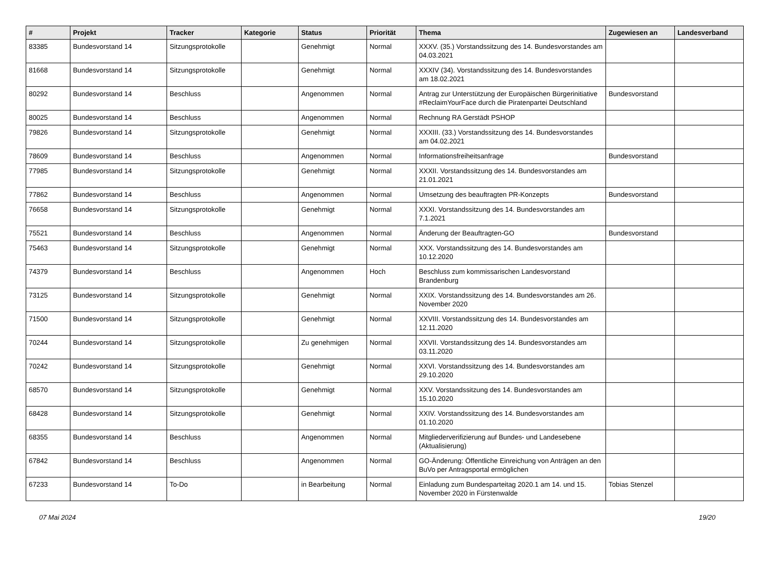| # | Projekt | Tracker | Kategorie | Status | Priorität | Thema | Zugewiesen an | Landesverband |
| --- | --- | --- | --- | --- | --- | --- | --- | --- |
| 83385 | Bundesvorstand 14 | Sitzungsprotokolle | | Genehmigt | Normal | XXXV. (35.) Vorstandssitzung des 14. Bundesvorstandes am 04.03.2021 | | |
| 81668 | Bundesvorstand 14 | Sitzungsprotokolle | | Genehmigt | Normal | XXXIV (34). Vorstandssitzung des 14. Bundesvorstandes am 18.02.2021 | | |
| 80292 | Bundesvorstand 14 | Beschluss | | Angenommen | Normal | Antrag zur Unterstützung der Europäischen Bürgerinitiative #ReclaimYourFace durch die Piratenpartei Deutschland | Bundesvorstand | |
| 80025 | Bundesvorstand 14 | Beschluss | | Angenommen | Normal | Rechnung RA Gerstädt PSHOP | | |
| 79826 | Bundesvorstand 14 | Sitzungsprotokolle | | Genehmigt | Normal | XXXIII. (33.) Vorstandssitzung des 14. Bundesvorstandes am 04.02.2021 | | |
| 78609 | Bundesvorstand 14 | Beschluss | | Angenommen | Normal | Informationsfreiheitsanfrage | Bundesvorstand | |
| 77985 | Bundesvorstand 14 | Sitzungsprotokolle | | Genehmigt | Normal | XXXII. Vorstandssitzung des 14. Bundesvorstandes am 21.01.2021 | | |
| 77862 | Bundesvorstand 14 | Beschluss | | Angenommen | Normal | Umsetzung des beauftragten PR-Konzepts | Bundesvorstand | |
| 76658 | Bundesvorstand 14 | Sitzungsprotokolle | | Genehmigt | Normal | XXXI. Vorstandssitzung des 14. Bundesvorstandes am 7.1.2021 | | |
| 75521 | Bundesvorstand 14 | Beschluss | | Angenommen | Normal | Änderung der Beauftragten-GO | Bundesvorstand | |
| 75463 | Bundesvorstand 14 | Sitzungsprotokolle | | Genehmigt | Normal | XXX. Vorstandssitzung des 14. Bundesvorstandes am 10.12.2020 | | |
| 74379 | Bundesvorstand 14 | Beschluss | | Angenommen | Hoch | Beschluss zum kommissarischen Landesvorstand Brandenburg | | |
| 73125 | Bundesvorstand 14 | Sitzungsprotokolle | | Genehmigt | Normal | XXIX. Vorstandssitzung des 14. Bundesvorstandes am 26. November 2020 | | |
| 71500 | Bundesvorstand 14 | Sitzungsprotokolle | | Genehmigt | Normal | XXVIII. Vorstandssitzung des 14. Bundesvorstandes am 12.11.2020 | | |
| 70244 | Bundesvorstand 14 | Sitzungsprotokolle | | Zu genehmigen | Normal | XXVII. Vorstandssitzung des 14. Bundesvorstandes am 03.11.2020 | | |
| 70242 | Bundesvorstand 14 | Sitzungsprotokolle | | Genehmigt | Normal | XXVI. Vorstandssitzung des 14. Bundesvorstandes am 29.10.2020 | | |
| 68570 | Bundesvorstand 14 | Sitzungsprotokolle | | Genehmigt | Normal | XXV. Vorstandssitzung des 14. Bundesvorstandes am 15.10.2020 | | |
| 68428 | Bundesvorstand 14 | Sitzungsprotokolle | | Genehmigt | Normal | XXIV. Vorstandssitzung des 14. Bundesvorstandes am 01.10.2020 | | |
| 68355 | Bundesvorstand 14 | Beschluss | | Angenommen | Normal | Mitgliederverifizierung auf Bundes- und Landesebene (Aktualisierung) | | |
| 67842 | Bundesvorstand 14 | Beschluss | | Angenommen | Normal | GO-Änderung: Öffentliche Einreichung von Anträgen an den BuVo per Antragsportal ermöglichen | | |
| 67233 | Bundesvorstand 14 | To-Do | | in Bearbeitung | Normal | Einladung zum Bundesparteitag 2020.1 am 14. und 15. November 2020 in Fürstenwalde | Tobias Stenzel | |
07 Mai 2024 19/20